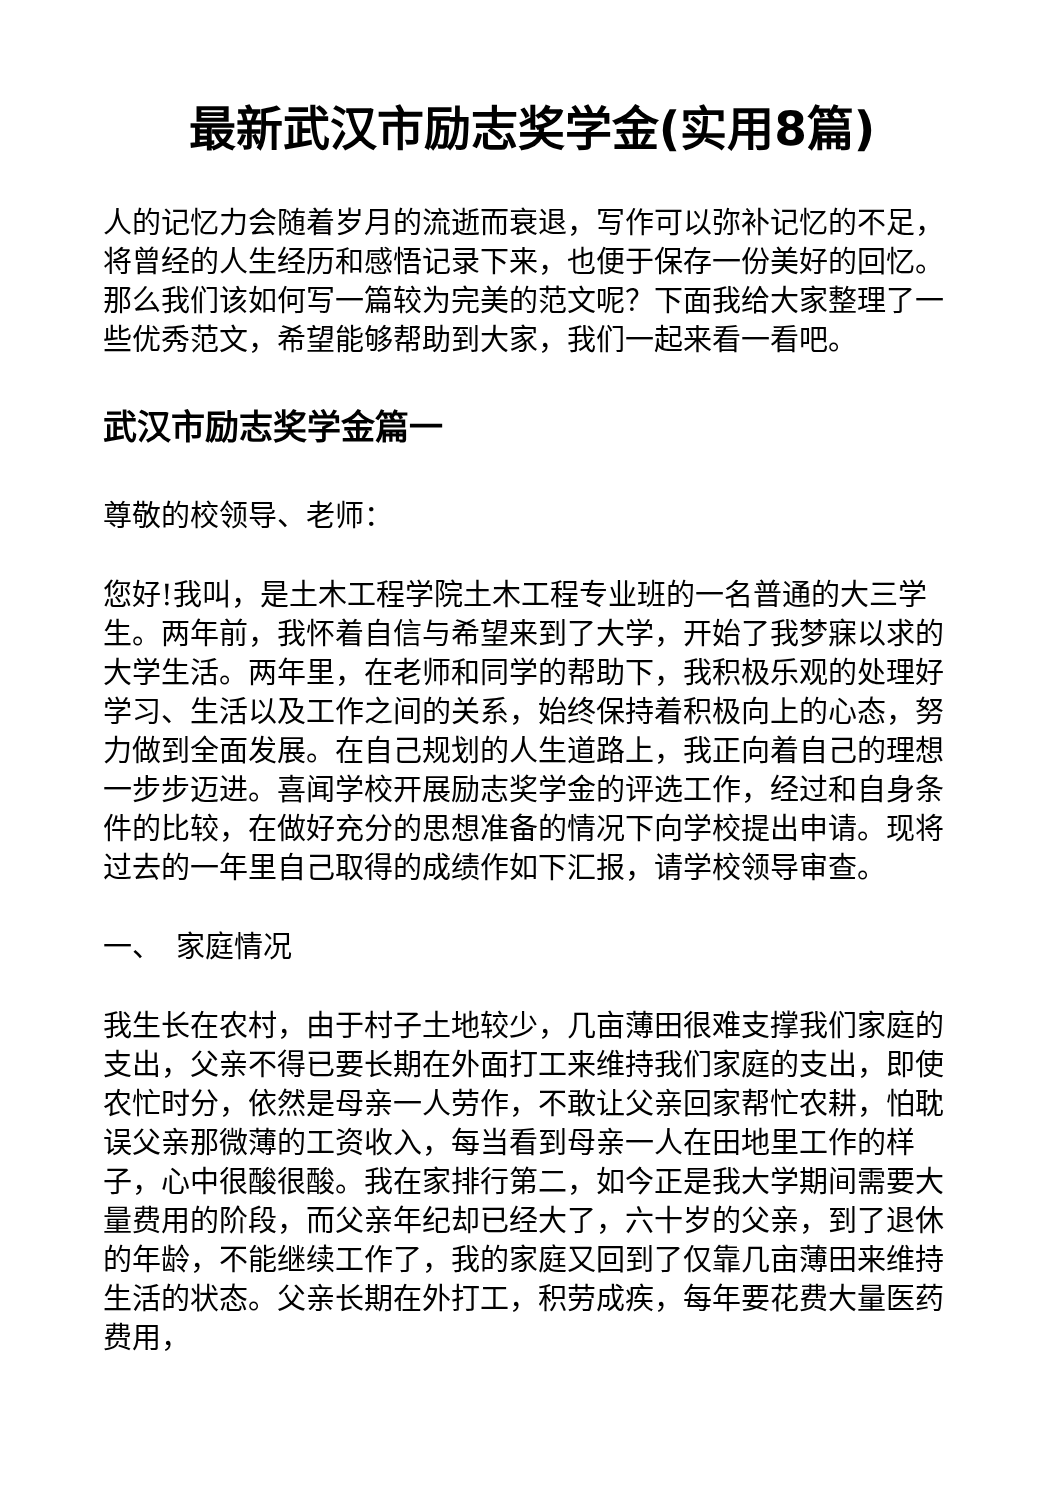最新武汉市励志奖学金(实用8篇)
人的记忆力会随着岁月的流逝而衰退，写作可以弥补记忆的不足，将曾经的人生经历和感悟记录下来，也便于保存一份美好的回忆。那么我们该如何写一篇较为完美的范文呢？下面我给大家整理了一些优秀范文，希望能够帮助到大家，我们一起来看一看吧。
武汉市励志奖学金篇一
尊敬的校领导、老师：
您好!我叫，是土木工程学院土木工程专业班的一名普通的大三学生。两年前，我怀着自信与希望来到了大学，开始了我梦寐以求的大学生活。两年里，在老师和同学的帮助下，我积极乐观的处理好学习、生活以及工作之间的关系，始终保持着积极向上的心态，努力做到全面发展。在自己规划的人生道路上，我正向着自己的理想一步步迈进。喜闻学校开展励志奖学金的评选工作，经过和自身条件的比较，在做好充分的思想准备的情况下向学校提出申请。现将过去的一年里自己取得的成绩作如下汇报，请学校领导审查。
一、　家庭情况
我生长在农村，由于村子土地较少，几亩薄田很难支撑我们家庭的支出，父亲不得已要长期在外面打工来维持我们家庭的支出，即使农忙时分，依然是母亲一人劳作，不敢让父亲回家帮忙农耕，怕耽误父亲那微薄的工资收入，每当看到母亲一人在田地里工作的样子，心中很酸很酸。我在家排行第二，如今正是我大学期间需要大量费用的阶段，而父亲年纪却已经大了，六十岁的父亲，到了退休的年龄，不能继续工作了，我的家庭又回到了仅靠几亩薄田来维持生活的状态。父亲长期在外打工，积劳成疾，每年要花费大量医药费用，